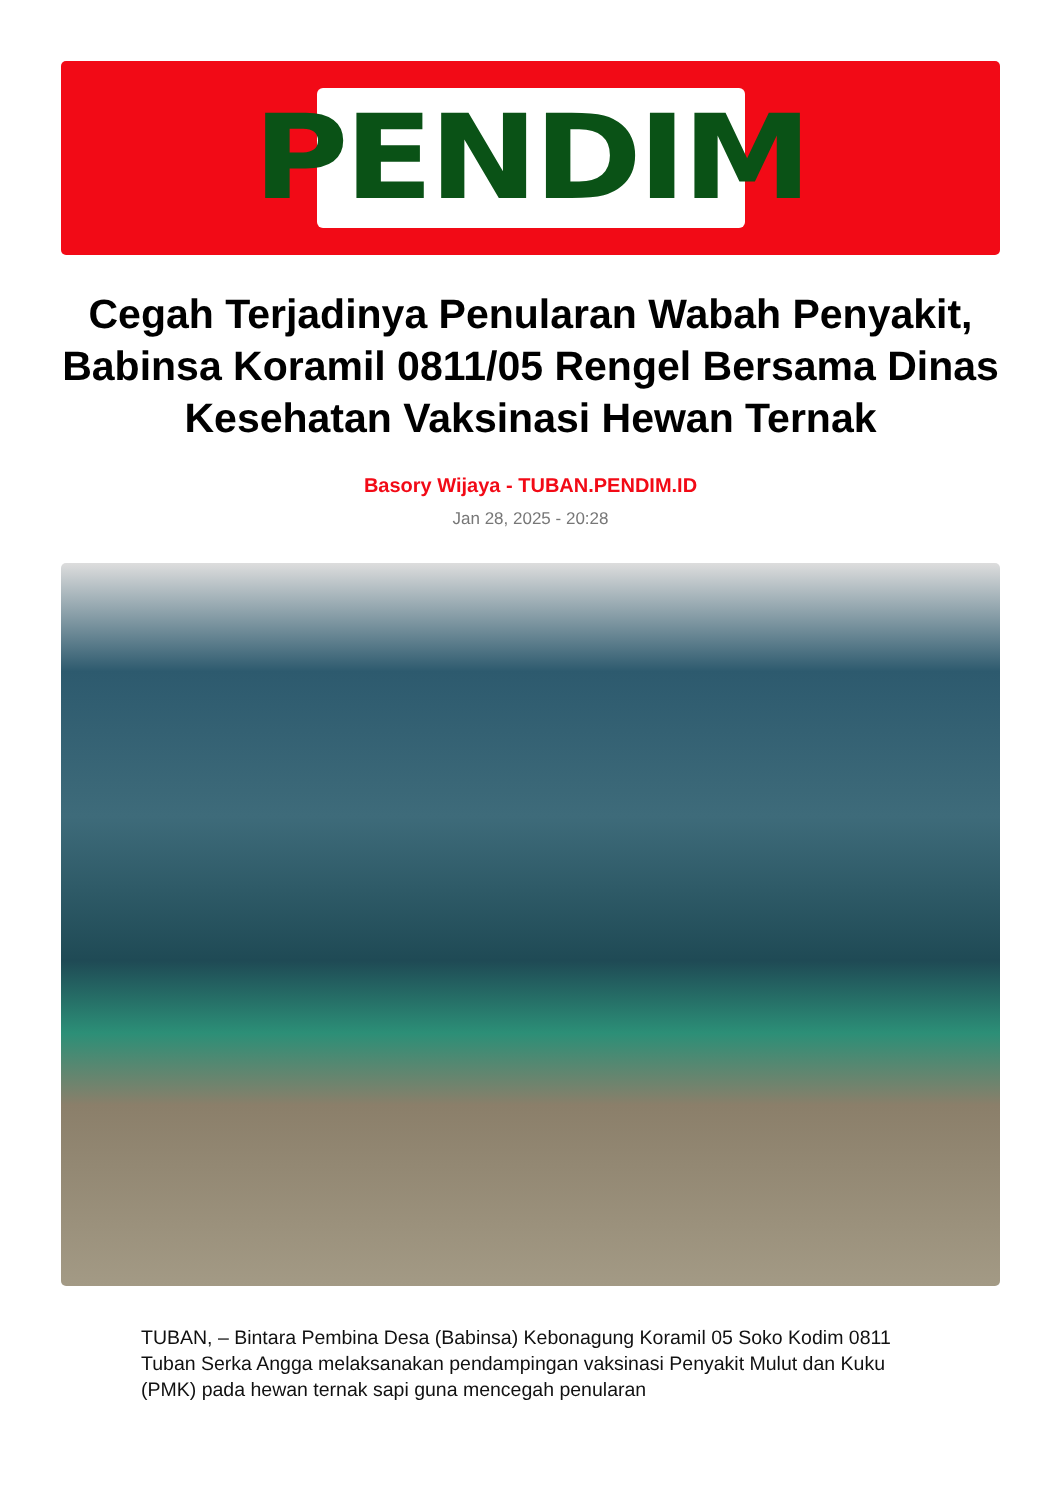PENDIM
Cegah Terjadinya Penularan Wabah Penyakit, Babinsa Koramil 0811/05 Rengel Bersama Dinas Kesehatan Vaksinasi Hewan Ternak
Basory Wijaya - TUBAN.PENDIM.ID
Jan 28, 2025 - 20:28
TUBAN, – Bintara Pembina Desa (Babinsa) Kebonagung Koramil 05 Soko Kodim 0811 Tuban Serka Angga melaksanakan pendampingan vaksinasi Penyakit Mulut dan Kuku (PMK) pada hewan ternak sapi guna mencegah penularan